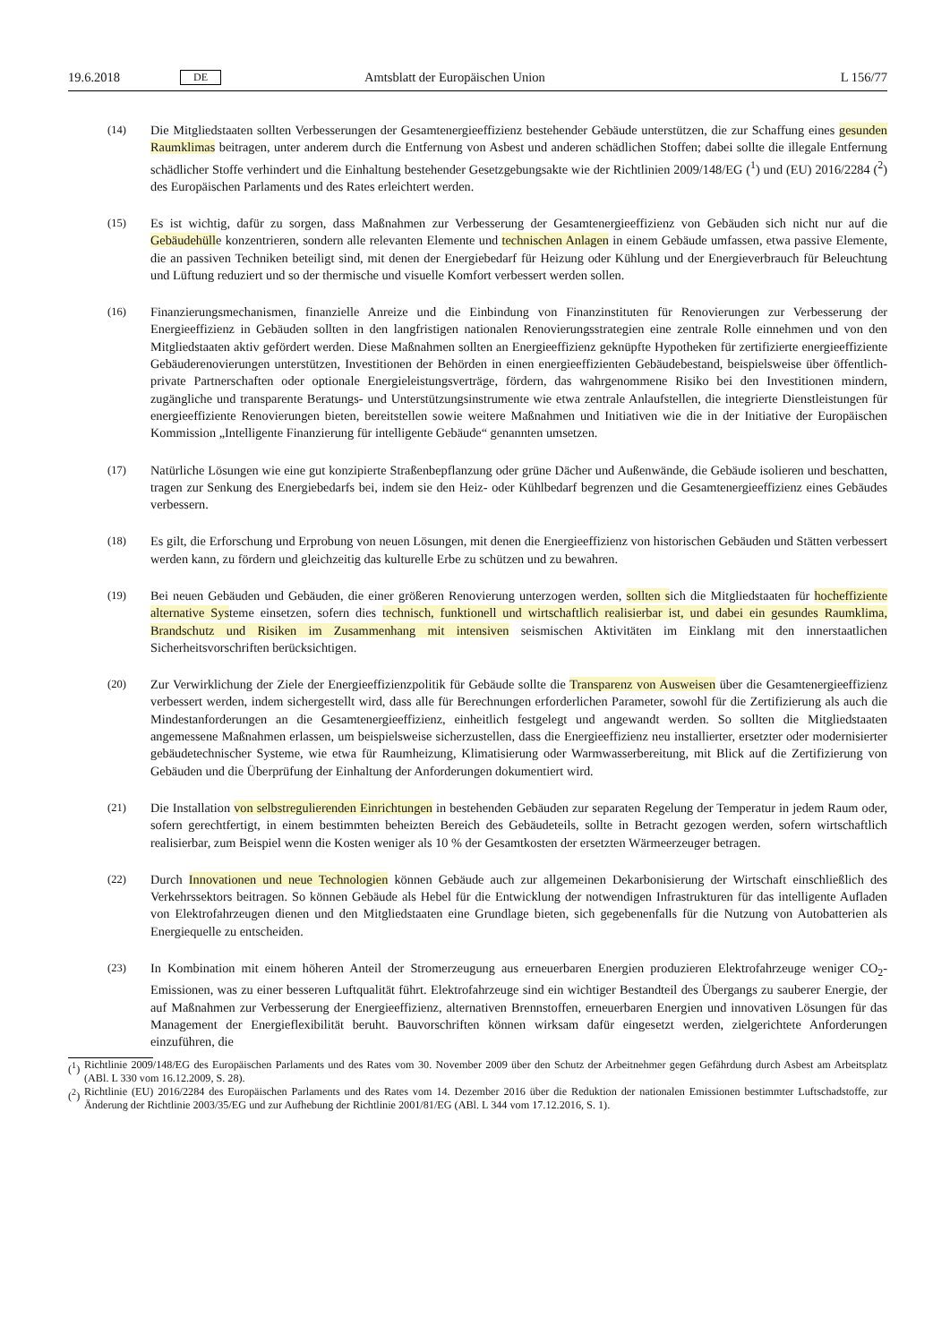19.6.2018 DE Amtsblatt der Europäischen Union L 156/77
(14) Die Mitgliedstaaten sollten Verbesserungen der Gesamtenergieeffizienz bestehender Gebäude unterstützen, die zur Schaffung eines gesunden Raumklimas beitragen, unter anderem durch die Entfernung von Asbest und anderen schädlichen Stoffen; dabei sollte die illegale Entfernung schädlicher Stoffe verhindert und die Einhaltung bestehender Gesetzgebungsakte wie der Richtlinien 2009/148/EG (<sup>1</sup>) und (EU) 2016/2284 (<sup>2</sup>) des Europäischen Parlaments und des Rates erleichtert werden.
(15) Es ist wichtig, dafür zu sorgen, dass Maßnahmen zur Verbesserung der Gesamtenergieeffizienz von Gebäuden sich nicht nur auf die Gebäudehülle konzentrieren, sondern alle relevanten Elemente und technischen Anlagen in einem Gebäude umfassen, etwa passive Elemente, die an passiven Techniken beteiligt sind, mit denen der Energiebedarf für Heizung oder Kühlung und der Energieverbrauch für Beleuchtung und Lüftung reduziert und so der thermische und visuelle Komfort verbessert werden sollen.
(16) Finanzierungsmechanismen, finanzielle Anreize und die Einbindung von Finanzinstituten für Renovierungen zur Verbesserung der Energieeffizienz in Gebäuden sollten in den langfristigen nationalen Renovierungsstrategien eine zentrale Rolle einnehmen und von den Mitgliedstaaten aktiv gefördert werden. Diese Maßnahmen sollten an Energieeffizienz geknüpfte Hypotheken für zertifizierte energieeffiziente Gebäuderenovierungen unterstützen, Investitionen der Behörden in einen energieeffizienten Gebäudebestand, beispielsweise über öffentlich-private Partnerschaften oder optionale Energieleistungsverträge, fördern, das wahrgenommene Risiko bei den Investitionen mindern, zugängliche und transparente Beratungs- und Unterstützungsinstrumente wie etwa zentrale Anlaufstellen, die integrierte Dienstleistungen für energieeffiziente Renovierungen bieten, bereitstellen sowie weitere Maßnahmen und Initiativen wie die in der Initiative der Europäischen Kommission „Intelligente Finanzierung für intelligente Gebäude“ genannten umsetzen.
(17) Natürliche Lösungen wie eine gut konzipierte Straßenbepflanzung oder grüne Dächer und Außenwände, die Gebäude isolieren und beschatten, tragen zur Senkung des Energiebedarfs bei, indem sie den Heiz- oder Kühlbedarf begrenzen und die Gesamtenergieeffizienz eines Gebäudes verbessern.
(18) Es gilt, die Erforschung und Erprobung von neuen Lösungen, mit denen die Energieeffizienz von historischen Gebäuden und Stätten verbessert werden kann, zu fördern und gleichzeitig das kulturelle Erbe zu schützen und zu bewahren.
(19) Bei neuen Gebäuden und Gebäuden, die einer größeren Renovierung unterzogen werden, sollten sich die Mitgliedstaaten für hocheffiziente alternative Systeme einsetzen, sofern dies technisch, funktionell und wirtschaftlich realisierbar ist, und dabei ein gesundes Raumklima, Brandschutz und Risiken im Zusammenhang mit intensiven seismischen Aktivitäten im Einklang mit den innerstaatlichen Sicherheitsvorschriften berücksichtigen.
(20) Zur Verwirklichung der Ziele der Energieeffizienzpolitik für Gebäude sollte die Transparenz von Ausweisen über die Gesamtenergieeffizienz verbessert werden, indem sichergestellt wird, dass alle für Berechnungen erforderlichen Parameter, sowohl für die Zertifizierung als auch die Mindestanforderungen an die Gesamtenergieeffizienz, einheitlich festgelegt und angewandt werden. So sollten die Mitgliedstaaten angemessene Maßnahmen erlassen, um beispielsweise sicherzustellen, dass die Energieeffizienz neu installierter, ersetzter oder modernisierter gebäudetechnischer Systeme, wie etwa für Raumheizung, Klimatisierung oder Warmwasserbereitung, mit Blick auf die Zertifizierung von Gebäuden und die Überprüfung der Einhaltung der Anforderungen dokumentiert wird.
(21) Die Installation von selbstregulierenden Einrichtungen in bestehenden Gebäuden zur separaten Regelung der Temperatur in jedem Raum oder, sofern gerechtfertigt, in einem bestimmten beheizten Bereich des Gebäudeteils, sollte in Betracht gezogen werden, sofern wirtschaftlich realisierbar, zum Beispiel wenn die Kosten weniger als 10 % der Gesamtkosten der ersetzten Wärmeerzeuger betragen.
(22) Durch Innovationen und neue Technologien können Gebäude auch zur allgemeinen Dekarbonisierung der Wirtschaft einschließlich des Verkehrssektors beitragen. So können Gebäude als Hebel für die Entwicklung der notwendigen Infrastrukturen für das intelligente Aufladen von Elektrofahrzeugen dienen und den Mitgliedstaaten eine Grundlage bieten, sich gegebenenfalls für die Nutzung von Autobatterien als Energiequelle zu entscheiden.
(23) In Kombination mit einem höheren Anteil der Stromerzeugung aus erneuerbaren Energien produzieren Elektrofahrzeuge weniger CO<sub>2</sub>-Emissionen, was zu einer besseren Luftqualität führt. Elektrofahrzeuge sind ein wichtiger Bestandteil des Übergangs zu sauberer Energie, der auf Maßnahmen zur Verbesserung der Energieeffizienz, alternativen Brennstoffen, erneuerbaren Energien und innovativen Lösungen für das Management der Energieflexibilität beruht. Bauvorschriften können wirksam dafür eingesetzt werden, zielgerichtete Anforderungen einzuführen, die
(<sup>1</sup>) Richtlinie 2009/148/EG des Europäischen Parlaments und des Rates vom 30. November 2009 über den Schutz der Arbeitnehmer gegen Gefährdung durch Asbest am Arbeitsplatz (ABl. L 330 vom 16.12.2009, S. 28).
(<sup>2</sup>) Richtlinie (EU) 2016/2284 des Europäischen Parlaments und des Rates vom 14. Dezember 2016 über die Reduktion der nationalen Emissionen bestimmter Luftschadstoffe, zur Änderung der Richtlinie 2003/35/EG und zur Aufhebung der Richtlinie 2001/81/EG (ABl. L 344 vom 17.12.2016, S. 1).